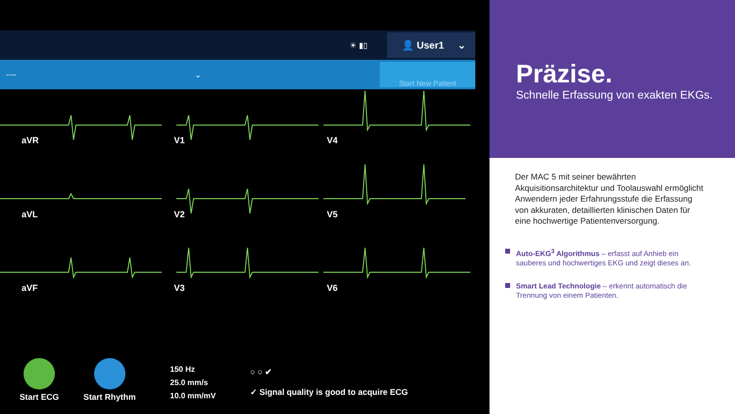☀ ▮▯
👤 User1 ⌄
---- ⌄
Start New Patient
aVR V1 V4
aVL V2 V5
aVF V3 V6
Start ECG
Start Rhythm
150 Hz
25.0 mm/s
10.0 mm/mV
○ ○ ✔
✓ Signal quality is good to acquire ECG
Präzise.
Schnelle Erfassung von exakten EKGs.
Der MAC 5 mit seiner bewährten Akquisitionsarchitektur und Toolauswahl ermöglicht Anwendern jeder Erfahrungsstufe die Erfassung von akkuraten, detaillierten klinischen Daten für eine hochwertige Patientenversorgung.
Auto-EKG<sup>3</sup> Algorithmus – erfasst auf Anhieb ein sauberes und hochwertiges EKG und zeigt dieses an.
Smart Lead Technologie – erkennt automatisch die Trennung von einem Patienten.